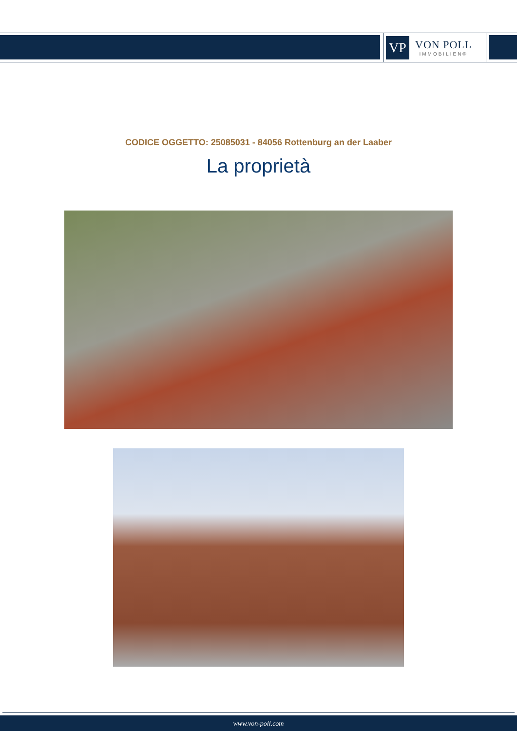VP
VON POLL
IMMOBILIEN®
CODICE OGGETTO: 25085031 - 84056 Rottenburg an der Laaber
La proprietà
www.von-poll.com